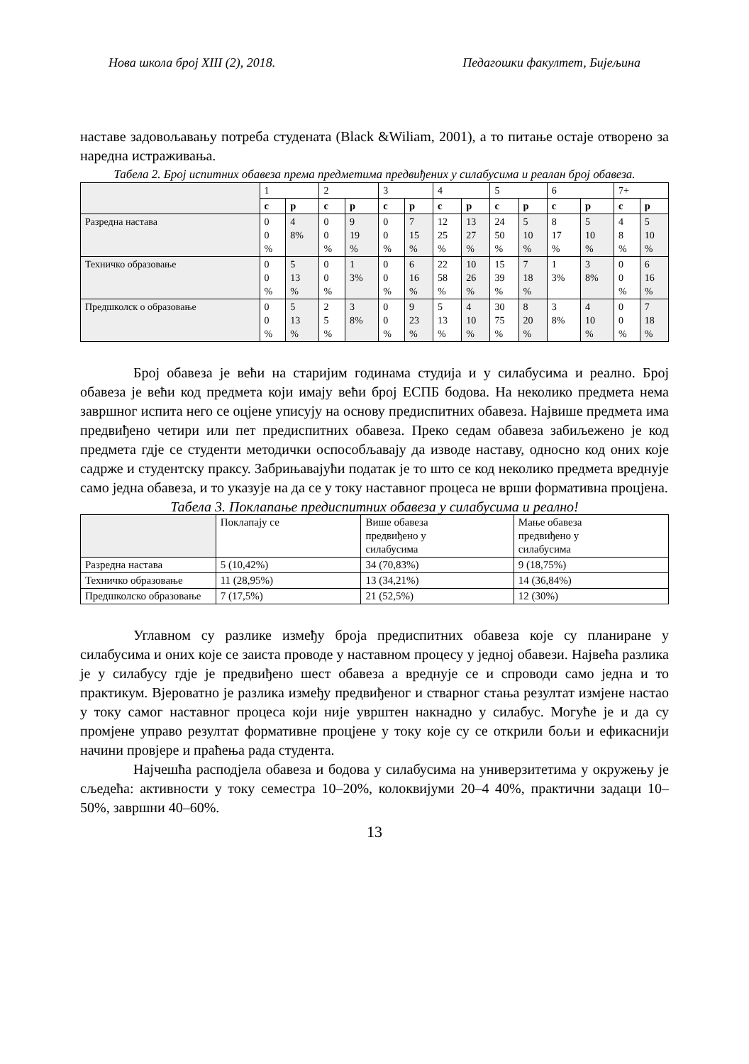Нова школа број XIII (2), 2018. Педагошки факултет, Бијељина
наставе задовољавању потреба студената (Black &Wiliam, 2001), а то питање остаје отворено за наредна истраживања.
Табела 2. Број испитних обавеза према предметима предвиђених у силабусима и реалан број обавеза.
| | 1 | | 2 | | 3 | | 4 | | 5 | | 6 | | 7+ | |
| | с | р | с | р | с | р | с | р | с | р | с | р | с | р |
| Разредна настава | 0 0 % | 4 8% | 0 0 % | 9 19 % | 0 0 % | 7 15 % | 12 25 % | 13 27 % | 24 50 % | 5 10 % | 8 17 % | 5 10 % | 4 8 % | 5 10 % |
| Техничко образовање | 0 0 % | 5 13 % | 0 0 % | 1 3% | 0 0 % | 6 16 % | 22 58 % | 10 26 % | 15 39 % | 7 18 % | 1 3% | 3 8% | 0 0 % | 6 16 % |
| Предшколск о образовање | 0 0 % | 5 13 % | 2 5 % | 3 8% | 0 0 % | 9 23 % | 5 13 % | 4 10 % | 30 75 % | 8 20 % | 3 8% | 4 10 % | 0 0 % | 7 18 % |
Број обавеза је већи на старијим годинама студија и у силабусима и реално. Број обавеза је већи код предмета који имају већи број ЕСПБ бодова. На неколико предмета нема завршног испита него се оцјене уписују на основу предиспитних обавеза. Највише предмета има предвиђено четири или пет предиспитних обавеза. Преко седам обавеза забиљежено је код предмета гдје се студенти методички оспособљавају да изводе наставу, односно код оних које садрже и студентску праксу. Забрињавајући податак је то што се код неколико предмета вреднује само једна обавеза, и то указује на да се у току наставног процеса не врши формативна процјена.
Табела 3. Поклапање предиспитних обавеза у силабусима и реално!
| | Поклапају се | Више обавеза предвиђено у силабусима | Мање обавеза предвиђено у силабусима |
| Разредна настава | 5 (10,42%) | 34 (70,83%) | 9 (18,75%) |
| Техничко образовање | 11 (28,95%) | 13 (34,21%) | 14 (36,84%) |
| Предшколско образовање | 7 (17,5%) | 21 (52,5%) | 12 (30%) |
Углавном су разлике између броја предиспитних обавеза које су планиране у силабусима и оних које се заиста проводе у наставном процесу у једној обавези. Највећа разлика је у силабусу гдје је предвиђено шест обавеза а вреднује се и спроводи само једна и то практикум. Вјероватно је разлика између предвиђеног и стварног стања резултат измјене настао у току самог наставног процеса који није уврштен накнадно у силабус. Могуће је и да су промјене управо резултат формативне процјене у току које су се открили бољи и ефикаснији начини провјере и праћења рада студента.
Најчешћа расподјела обавеза и бодова у силабусима на универзитетима у окружењу је сљедећа: активности у току семестра 10–20%, колоквијуми 20–4 40%, практични задаци 10–50%, завршни 40–60%.
13